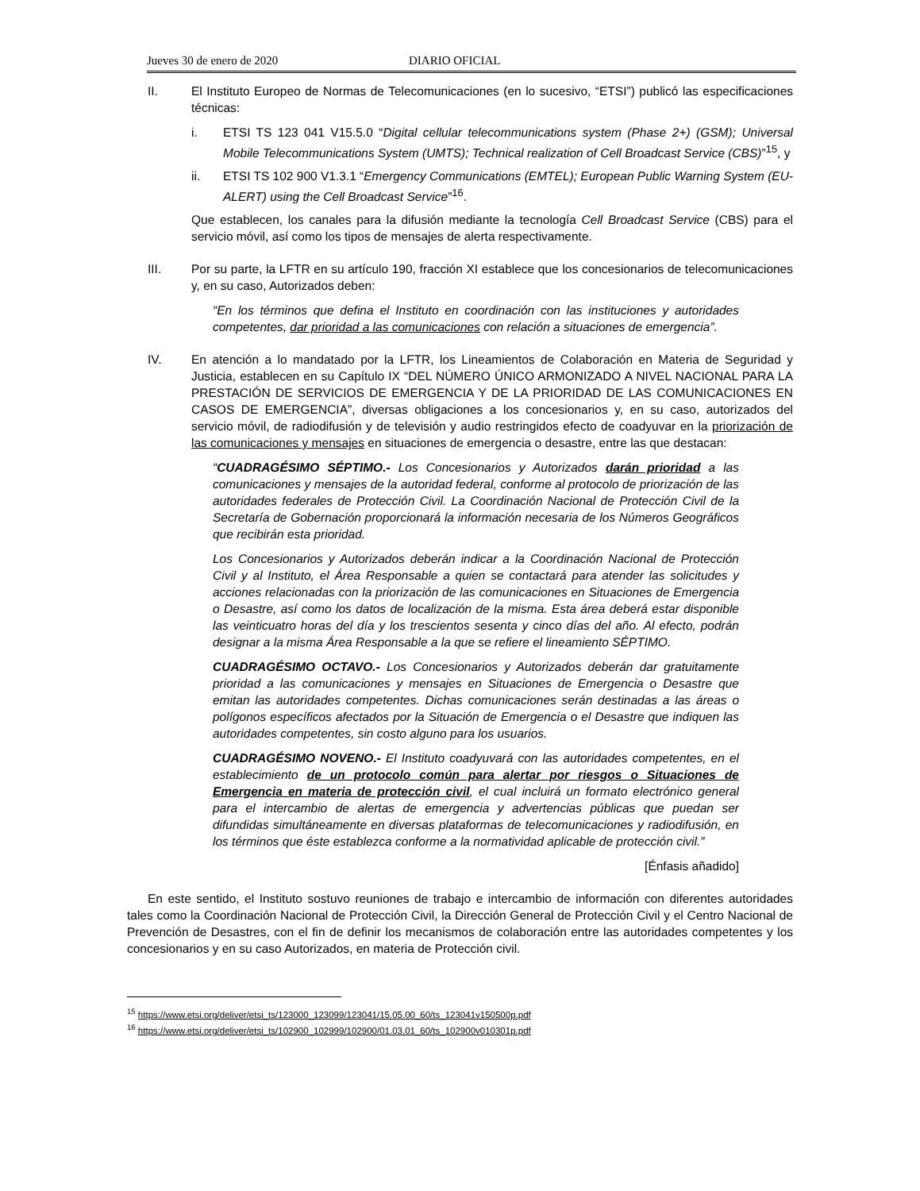Jueves 30 de enero de 2020 DIARIO OFICIAL
II. El Instituto Europeo de Normas de Telecomunicaciones (en lo sucesivo, “ETSI”) publicó las especificaciones técnicas:
i. ETSI TS 123 041 V15.5.0 “Digital cellular telecommunications system (Phase 2+) (GSM); Universal Mobile Telecommunications System (UMTS); Technical realization of Cell Broadcast Service (CBS)”<sup>15</sup>, y
ii. ETSI TS 102 900 V1.3.1 “Emergency Communications (EMTEL); European Public Warning System (EU-ALERT) using the Cell Broadcast Service”<sup>16</sup>.
Que establecen, los canales para la difusión mediante la tecnología Cell Broadcast Service (CBS) para el servicio móvil, así como los tipos de mensajes de alerta respectivamente.
III. Por su parte, la LFTR en su artículo 190, fracción XI establece que los concesionarios de telecomunicaciones y, en su caso, Autorizados deben:
“En los términos que defina el Instituto en coordinación con las instituciones y autoridades competentes, dar prioridad a las comunicaciones con relación a situaciones de emergencia”.
IV. En atención a lo mandatado por la LFTR, los Lineamientos de Colaboración en Materia de Seguridad y Justicia, establecen en su Capítulo IX “DEL NÚMERO ÚNICO ARMONIZADO A NIVEL NACIONAL PARA LA PRESTACIÓN DE SERVICIOS DE EMERGENCIA Y DE LA PRIORIDAD DE LAS COMUNICACIONES EN CASOS DE EMERGENCIA”, diversas obligaciones a los concesionarios y, en su caso, autorizados del servicio móvil, de radiodifusión y de televisión y audio restringidos efecto de coadyuvar en la priorización de las comunicaciones y mensajes en situaciones de emergencia o desastre, entre las que destacan:
“CUADRAGÉSIMO SÉPTIMO.- Los Concesionarios y Autorizados darán prioridad a las comunicaciones y mensajes de la autoridad federal, conforme al protocolo de priorización de las autoridades federales de Protección Civil. La Coordinación Nacional de Protección Civil de la Secretaría de Gobernación proporcionará la información necesaria de los Números Geográficos que recibirán esta prioridad.
Los Concesionarios y Autorizados deberán indicar a la Coordinación Nacional de Protección Civil y al Instituto, el Área Responsable a quien se contactará para atender las solicitudes y acciones relacionadas con la priorización de las comunicaciones en Situaciones de Emergencia o Desastre, así como los datos de localización de la misma. Esta área deberá estar disponible las veinticuatro horas del día y los trescientos sesenta y cinco días del año. Al efecto, podrán designar a la misma Área Responsable a la que se refiere el lineamiento SÉPTIMO.
CUADRAGÉSIMO OCTAVO.- Los Concesionarios y Autorizados deberán dar gratuitamente prioridad a las comunicaciones y mensajes en Situaciones de Emergencia o Desastre que emitan las autoridades competentes. Dichas comunicaciones serán destinadas a las áreas o polígonos específicos afectados por la Situación de Emergencia o el Desastre que indiquen las autoridades competentes, sin costo alguno para los usuarios.
CUADRAGÉSIMO NOVENO.- El Instituto coadyuvará con las autoridades competentes, en el establecimiento de un protocolo común para alertar por riesgos o Situaciones de Emergencia en materia de protección civil, el cual incluirá un formato electrónico general para el intercambio de alertas de emergencia y advertencias públicas que puedan ser difundidas simultáneamente en diversas plataformas de telecomunicaciones y radiodifusión, en los términos que éste establezca conforme a la normatividad aplicable de protección civil.”
[Énfasis añadido]
En este sentido, el Instituto sostuvo reuniones de trabajo e intercambio de información con diferentes autoridades tales como la Coordinación Nacional de Protección Civil, la Dirección General de Protección Civil y el Centro Nacional de Prevención de Desastres, con el fin de definir los mecanismos de colaboración entre las autoridades competentes y los concesionarios y en su caso Autorizados, en materia de Protección civil.
<sup>15</sup> https://www.etsi.org/deliver/etsi_ts/123000_123099/123041/15.05.00_60/ts_123041v150500p.pdf
<sup>16</sup> https://www.etsi.org/deliver/etsi_ts/102900_102999/102900/01.03.01_60/ts_102900v010301p.pdf